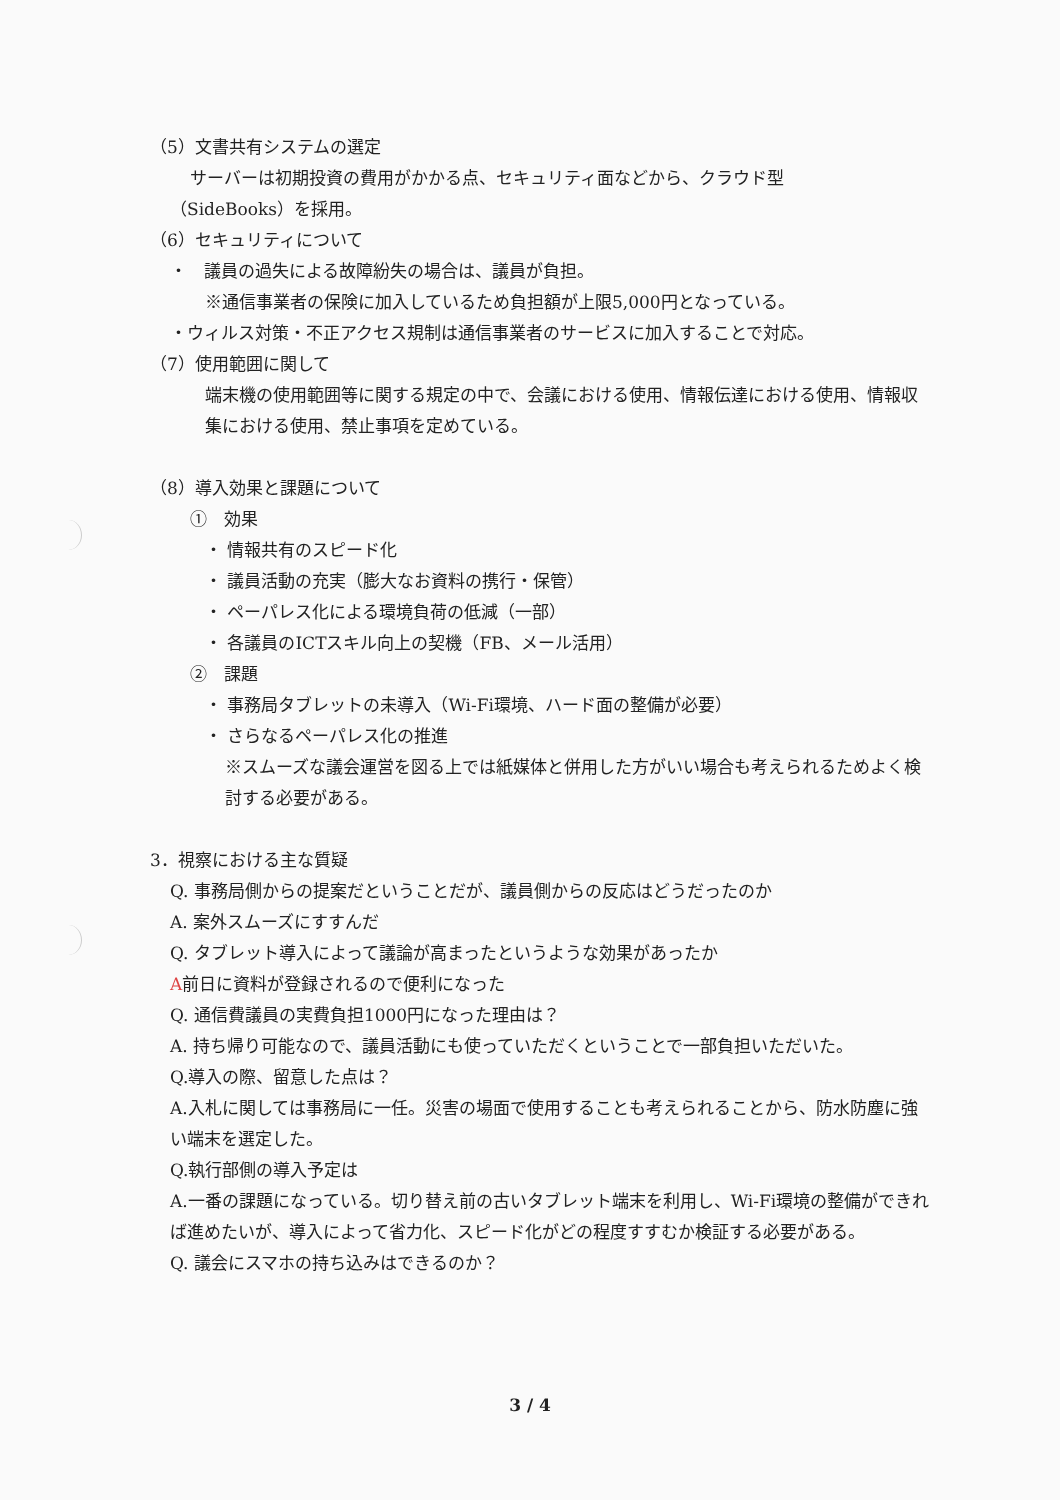（5）文書共有システムの選定
サーバーは初期投資の費用がかかる点、セキュリティ面などから、クラウド型
（SideBooks）を採用。
（6）セキュリティについて
・　議員の過失による故障紛失の場合は、議員が負担。
※通信事業者の保険に加入しているため負担額が上限5,000円となっている。
・ウィルス対策・不正アクセス規制は通信事業者のサービスに加入することで対応。
（7）使用範囲に関して
端末機の使用範囲等に関する規定の中で、会議における使用、情報伝達における使用、情報収集における使用、禁止事項を定めている。
（8）導入効果と課題について
①　効果
・ 情報共有のスピード化
・ 議員活動の充実（膨大なお資料の携行・保管）
・ ペーパレス化による環境負荷の低減（一部）
・ 各議員のICTスキル向上の契機（FB、メール活用）
②　課題
・ 事務局タブレットの未導入（Wi-Fi環境、ハード面の整備が必要）
・ さらなるペーパレス化の推進
※スムーズな議会運営を図る上では紙媒体と併用した方がいい場合も考えられるためよく検討する必要がある。
3．視察における主な質疑
Q. 事務局側からの提案だということだが、議員側からの反応はどうだったのか
A. 案外スムーズにすすんだ
Q. タブレット導入によって議論が高まったというような効果があったか
A前日に資料が登録されるので便利になった
Q. 通信費議員の実費負担1000円になった理由は？
A. 持ち帰り可能なので、議員活動にも使っていただくということで一部負担いただいた。
Q.導入の際、留意した点は？
A.入札に関しては事務局に一任。災害の場面で使用することも考えられることから、防水防塵に強い端末を選定した。
Q.執行部側の導入予定は
A.一番の課題になっている。切り替え前の古いタブレット端末を利用し、Wi-Fi環境の整備ができれば進めたいが、導入によって省力化、スピード化がどの程度すすむか検証する必要がある。
Q. 議会にスマホの持ち込みはできるのか？
3 / 4